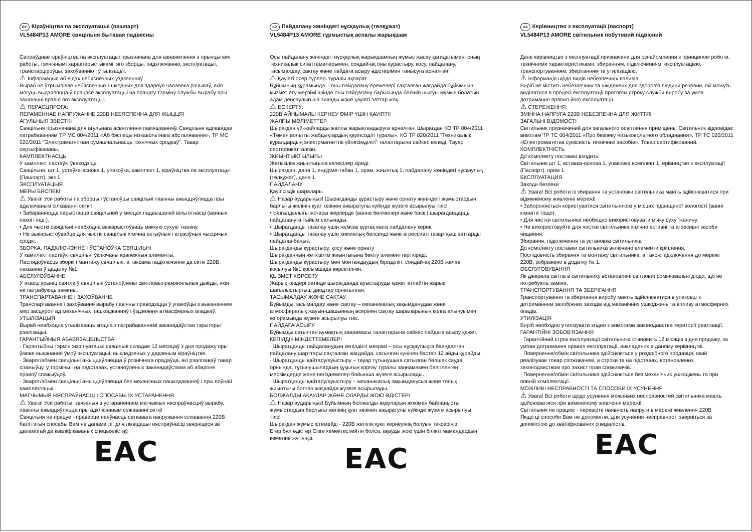BY Кіраўніцтва па эксплуатацыі (пашпарт)
VL5484P13 AMORE свяцільня бытавая падвесны
Сапраўднае кіраўніцтва па эксплуатацыі прызначана для азнаямлення з прынцыпам работы, тэхнічнымі характарыстыкамі, яго зборцы, падключэнню, эксплуатацыі, транспарціроўцы, захоўванню і ўтылізацыі.
⚠ Інфармацыя аб відах небяспечных уздзеянняў
Выраб не ўтрымлівае небяспечных і шкодных для здароўя чалавека рэчываў, якія могуць выдзяляцца ў працэсе эксплуатацыі на працягу тэрміну службы вырабу пры захаванні правіл яго эксплуатацыі.
⚠ ПЕРАСЦЯРОГА:
ПЕРАМЕННАЕ НАПРУЖАННЕ 220В НЕБЯСПЕЧНА ДЛЯ ЖЫЦЦЯ!
АГУЛЬНЫЯ ЗВЕСТКІ
Свяцільня прызначана для агульнага асвятлення памяшканняў. Свяцільня адпавядае патрабаванням ТР МС 004/2011 «Аб бяспецы нізкавольтнага абсталявання», ТР МС 020/2011 "Электрамагнітная сумяшчальнасць тэхнічных сродкаў". Тавар сертыфікаваны.
КАМПЛЕКТНАСЦЬ
У камплект пастаўкі ўваходзіць:
Свяцільня, шт 1, устаўка-аснова 1, упакоўка, камплект 1, кіраўніцтва па эксплуатацыі (Пашпарт), экз 1
ЭКСПЛУАТАЦЫЯ
МЕРЫ БЯСПЕКІ
⚠ Увага! Усе работы па зборцы і ўстаноўцы свяцільні павінны ажыццяўляцца пры адключаным сілкаванні сеткі!
• Забараняецца карыстацца свяцільней у месцах падвышанай вільготнасці (ванныя пакоі і інш.).
• Для чысткі свяцільні неабходна выкарыстоўваць мяккую сухую тканіну.
• Не выкарыстоўвайце для чысткі свяцільні хімічна актыўныя і агрэсіўныя чысцячыя сродкі.
ЗБОРКА, ПАДКЛЮЧЭННЕ І ЎСТАНОЎКА СВЯЦІЛЬНІ
У камплект пастаўкі свяцільні ўключаны крапежныя элементы.
Паслядоўнасць зборкі і мантажу свяцільні, а таксама падключэнне да сеткі 220В, паказана ў дадатку №1.
АБСЛУГОЎВАННЕ
У якасці крыніц святла ў свяцільні ўстаноўлены святловыпрамяняльныя дыёды, якія не патрабуюць замены.
ТРАНСПАРТАВАННЕ І ЗАХОЎВАННЕ
Транспартаванне і захоўванне вырабу павінны праводзіцца ў упакоўцы з выкананнем мер засцярогі ад механічных пашкоджанняў і ўздзеяння атмасферных ападкаў.
УТЫЛІЗАЦЫЯ
Выраб неабходна утылізаваць згодна з патрабаваннямі заканадаўства тэрыторыі рэалізацыі.
ГАРАНТЫЙНЫЯ АБАВЯЗАЦЕЛЬСТВА
· Гарантыйны тэрмін эксплуатацыі свяцільні складае 12 месяцаў з дня продажу пры ўмове выканання ўмоў эксплуатацыі, выкладзеных у дадзеным кіраўніцтве.
· Зварот/абмен свяцільні ажыццяўляецца ў рознічнага прадаўца, які рэалізаваў тавар спажыўцу, у тэрміны і на падставах, устаноўленых заканадаўствам аб абароне правоў спажыўцоў.
· Зварот/абмен свяцільні ажыццяўляецца без механічных пашкоджанняў і пры поўнай камплектацыі.
МАГЧЫМЫЯ НЯСПРАЎНАСЦІ І СПОСАБЫ ІХ УСТАРАНЕННЯ
⚠ Увага! Усе работы, звязаныя з устараненнем магчымых няспраўнасцяў вырабу, павінны ажыццяўляцца пры адключаным сілкаванні сеткі!
Свяцільня не працуе - праверце наяўнасць сеткавага напружання сілкавання 220В
Калі гэтыя спосабы Вам не дапамаглі, для ліквідацыі няспраўнасці звярніцеся за дапамогай да кваліфікаваных спецыялістаў.
EAC
KZ Пайдалану жөніндегі нұсқаулық (төлқұжат)
VL5484P13 AMORE тұрмыстық аспалы жарықшам
Осы пайдалану жөніндегі нұсқаулық жарықшамның жұмыс жасау қағидатымен, оның техникалық сипаттамаларымен, сондай-ақ оны құрастыру, қосу, пайдалану, тасымалдау, сақтау және пайдаға асыру әдістерімен танысуға арналған.
⚠ Қауіпті әсер түрлері туралы ақпарат
Бұйымның құрамында – оны пайдалану ережелері сақталған жағдайда бұйымның қызмет ету мерзімі ішінде оны пайдалану барысында бөлініп шығуы мүмкін болатын адам денсаулығына зиянды және қауіпті заттар жоқ.
⚠ ЕСКЕРТУ:
220В АЙНЫМАЛЫ КЕРНЕУ ӨМІР ҮШІН ҚАУІПТІ!
ЖАЛПЫ МӘЛІМЕТТЕР
Шырағдан үй-жайларды жалпы жарықтандыруға арналған. Шырағдан КО ТР 004/2011 «Төмен вольтты жабдықтардың қауіпсіздігі туралы», КО ТР 020/2011 "Техникалық құралдардың электрмагниттік үйлесімділігі" талаптарына сәйкес келеді. Тауар сертификатталған.
ЖИЫНТЫҚТЫЛЫҒЫ
Жеткізілім жиынтығына келесілер кіреді:
Шырағдан, дана 1, ендірме-табан 1, орам, жиынтық 1, пайдалану жөніндегі нұсқаулық (төлқұжат), дана 1
ПАЙДАЛАНУ
Қауіпсіздік шаралары
⚠ Назар аударыңыз! Шырағданды құрастыру және орнату жөніндегі жұмыстардың барлығы желінің қуат көзінен ажыратулы күйінде жүзеге асырылуы тиіс!
• Ылғалдылығы жоғары жерлерде (ванна бөлмелері және басқ.) шырағдандарды пайдалануға тыйым салынады.
• Шырағданды тазалау үшін жұмсақ құрғақ мата пайдалану керек.
• Шырағданды тазалау үшін химиялық белсенді және агрессивті тазартқыш заттарды пайдаланбаңыз.
Шырағданды құрастыру, қосу және орнату
Шырағданның жеткізілім жиынтығына бекіту элементтері кіреді.
Шырағданды құрастыру мен монтаждаудың бірізділігі, сондай-ақ 220В желіге қосылуы №1 қосымшада көрсетілген.
ҚЫЗМЕТ КӨРСЕТУ
Жарық көздері ретінде шырағданда ауыстыруды қажет етпейтін жарық шағылыстырғыш диодтар орнатылған.
ТАСЫМАЛДАУ ЖӘНЕ САҚТАУ
Бұйымды тасымалдау және сақтау – механикалық зақымданудан және атмосфералық жауын-шашынның әсерінен сақтау шараларының қолға алынуымен, өз орамында жүзеге асырылуы тиіс.
ПАЙДАҒА АСЫРУ
Бұйымды сатылған аумақтың заңнамасы талаптарына сәйкес пайдаға асыру қажет.
КЕПІЛДІК МІНДЕТТЕМЕЛЕРІ
· Шырағданды пайдаланудың кепілдікті мезрімі – осы нұсқаулықта баяндалған пайдалану шарттары сақталған жағдайда, сатылған күнінен бастап 12 айды құрайды.
· Шырағданды қайтару/ауыстыру – тауар тұтынушыға сатылған бөлшек сауда орнында, тұтынушылардың құқығын қорғау туралы заңнамамен белгіленген мерзімдерде және негіздемелер бойынша жүзеге асырылады.
· Шырағданды қайтару/ауыстыру – механикалық зақымданусыз және толық жиынтығы болған жағдайда жүзеге асырылады.
БОЛЖАЛДЫ АҚАУЛАР ЖӘНЕ ОЛАРДЫ ЖОЮ ӘДІСТЕРІ
⚠ Назар аударыңыз! Бұйымның болжалды ақауларын жоюмен байланысты жұмыстардың барлығы желінің қуат көзінен ажыратулы күйінде жүзеге асырылуы тиіс!
Шырағдан жұмыс істемейді - 220В желілік қуат кернеуінің болуын тексеріңіз
Егер бұл әдістер Сізге көмектеспейтін болса, ақауды жою үшін білікті мамандардың көмегіне жүгініңіз.
EAC
UA Керівництво з експлуатації (паспорт)
VL5484P13 AMORE світильник побутовий підвісний
Дане керівництво з експлуатації призначене для ознайомлення з принципом роботи, технічними характеристиками, збиранням, підключенням, експлуатацією, транспортуванням, зберіганням та утилізацією.
⚠ Інформація щодо видів небезпечних впливів
Виріб не містить небезпечних та шкідливих для здоров'я людини речовин, які можуть виділятися в процесі експлуатації протягом строку служби виробу за умов дотримання правил його експлуатації.
⚠ СТЕРЕЖЕННЯ:
ЗМІННА НАПРУГА 220В НЕБЕЗПЕЧНА ДЛЯ ЖИТТЯ!
ЗАГАЛЬНІ ВІДОМОСТІ
Світильник призначений для загального освітлення приміщень. Світильник відповідає вимогам ТР ТС 004/2011 «Про безпеку низьковольтного обладнання», ТР ТС 020/2011 «Електромагнітна сумісність технічних засобів». Товар сертифікований.
КОМПЛЕКТНІСТЬ
До комплекту поставки входить:
Світильник шт 1, вставка-основа 1, упаковка комплект 1, ерівництво з експлуатації (Паспорт), прим 1
ЕКСПЛУАТАЦИЯ
Заходи безпеки
⚠ Увага! Всі роботи із збирання та установки світильника мають здійснюватися при відмкненому живленні мережі!
• Забороняється користуватися світильником у місцях підвищеної вологості (ванні кімнати тощо).
• Для чистки світильника необхідно використовувати м'яку суху тканину.
• Не використовуйте для чистки світильника хімічно активні та агресивні засоби чищення.
Збирання, підключення та установка світильника
До комплекту поставки світильника включено елементи кріплення.
Послідовність збирання та монтажу світильника, а також підключення до мережі 220В, зображено в додатку № 1.
ОБСЛУГОВУВАННЯ
Як джерела світла в світильнику встановлені світловипромінювальні діоди, що не потребують заміни.
ТРАНСПОРТУВАННЯ ТА ЗБЕРІГАННЯ
Транспортування та зберігання виробу мають здійснюватися в упаковці з дотриманням запобіжних заходів від механічних ушкоджень та впливу атмосферних опадів.
УТИЛІЗАЦІЯ
Виріб необхідно утилізувати згідно з вимогами законодавства території реалізації.
ГАРАНТІЙНІ ЗОБОВ'ЯЗАННЯ
· Гарантійний строк експлуатації світильника становить 12 місяців з дня продажу, за умови дотримання правил експлуатації, викладених в даному керівництві.
· Повернення/обмін світильника здійснюється у роздрібного продавця, який реалізував товар споживачеві, в строки та на підставах, встановлених законодавством про захист прав споживачів.
· Повернення/обмін світильника здійснюється без механічних ушкоджень та при повній комплектації.
МОЖЛИВІ НЕСПРАВНОСТІ ТА СПОСОБИ ЇХ УСУНЕННЯ
⚠ Увага! Всі роботи щодо усунення можливих несправностей світильника мають здійснюватися при вимкненому живленні мережі!
Світильник не працює - перевірте наявність напруги в мережі живлення 220В
Якщо ці способи Вам не допомогли, для усунення несправності зверніться за допомогою до кваліфікованих спеціалістів.
EAC